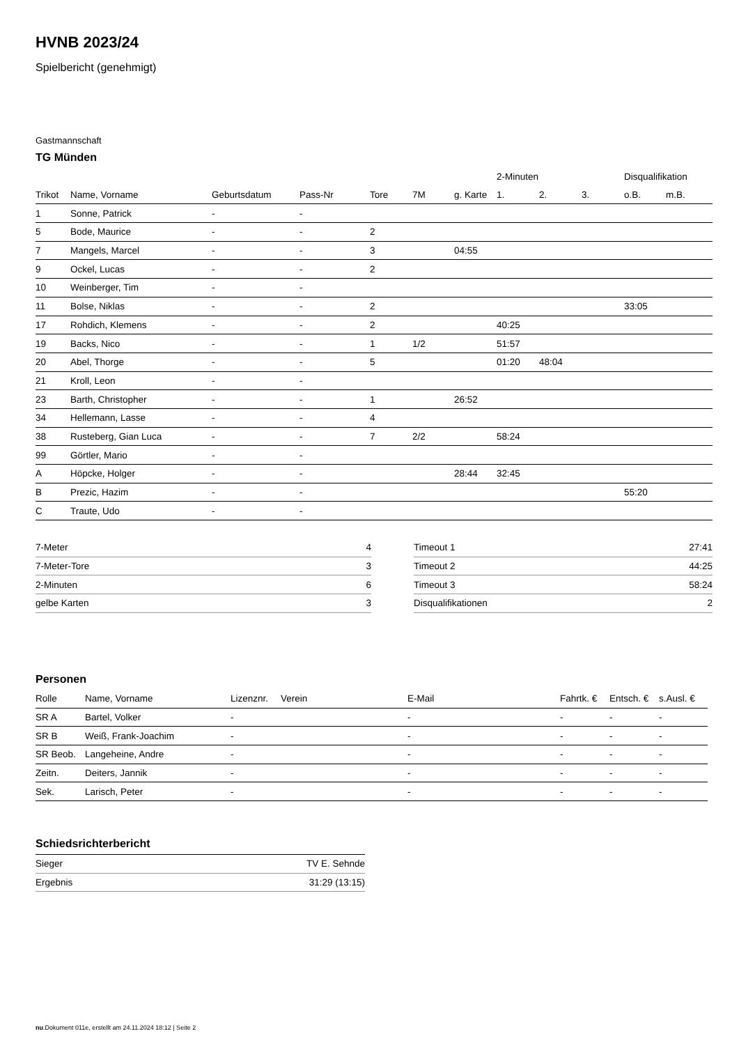HVNB 2023/24
Spielbericht (genehmigt)
Gastmannschaft
TG Münden
| | | | | | | | 2-Minuten | | | Disqualifikation | |
| --- | --- | --- | --- | --- | --- | --- | --- | --- | --- | --- | --- |
| Trikot | Name, Vorname | Geburtsdatum | Pass-Nr | Tore | 7M | g. Karte | 1. | 2. | 3. | o.B. | m.B. |
| 1 | Sonne, Patrick | - | - | | | | | | | | |
| 5 | Bode, Maurice | - | - | 2 | | | | | | | |
| 7 | Mangels, Marcel | - | - | 3 | | 04:55 | | | | | |
| 9 | Ockel, Lucas | - | - | 2 | | | | | | | |
| 10 | Weinberger, Tim | - | - | | | | | | | | |
| 11 | Bolse, Niklas | - | - | 2 | | | | | | 33:05 | |
| 17 | Rohdich, Klemens | - | - | 2 | | | 40:25 | | | | |
| 19 | Backs, Nico | - | - | 1 | 1/2 | | 51:57 | | | | |
| 20 | Abel, Thorge | - | - | 5 | | | 01:20 | 48:04 | | | |
| 21 | Kroll, Leon | - | - | | | | | | | | |
| 23 | Barth, Christopher | - | - | 1 | | 26:52 | | | | | |
| 34 | Hellemann, Lasse | - | - | 4 | | | | | | | |
| 38 | Rusteberg, Gian Luca | - | - | 7 | 2/2 | | 58:24 | | | | |
| 99 | Görtler, Mario | - | - | | | | | | | | |
| A | Höpcke, Holger | - | - | | | 28:44 | 32:45 | | | | |
| B | Prezic, Hazim | - | - | | | | | | | 55:20 | |
| C | Traute, Udo | - | - | | | | | | | | |
| 7-Meter | 4 |
| 7-Meter-Tore | 3 |
| 2-Minuten | 6 |
| gelbe Karten | 3 |
| Timeout 1 | 27:41 |
| Timeout 2 | 44:25 |
| Timeout 3 | 58:24 |
| Disqualifikationen | 2 |
Personen
| Rolle | Name, Vorname | Lizenznr. | Verein | E-Mail | Fahrtk. € | Entsch. € | s.Ausl. € |
| --- | --- | --- | --- | --- | --- | --- | --- |
| SR A | Bartel, Volker | - | | - | - | - | - |
| SR B | Weiß, Frank-Joachim | - | | - | - | - | - |
| SR Beob. | Langeheine, Andre | - | | - | - | - | - |
| Zeitn. | Deiters, Jannik | - | | - | - | - | - |
| Sek. | Larisch, Peter | - | | - | - | - | - |
Schiedsrichterbericht
| Sieger | TV E. Sehnde |
| Ergebnis | 31:29 (13:15) |
nu.Dokument 011e, erstellt am 24.11.2024 18:12 | Seite 2